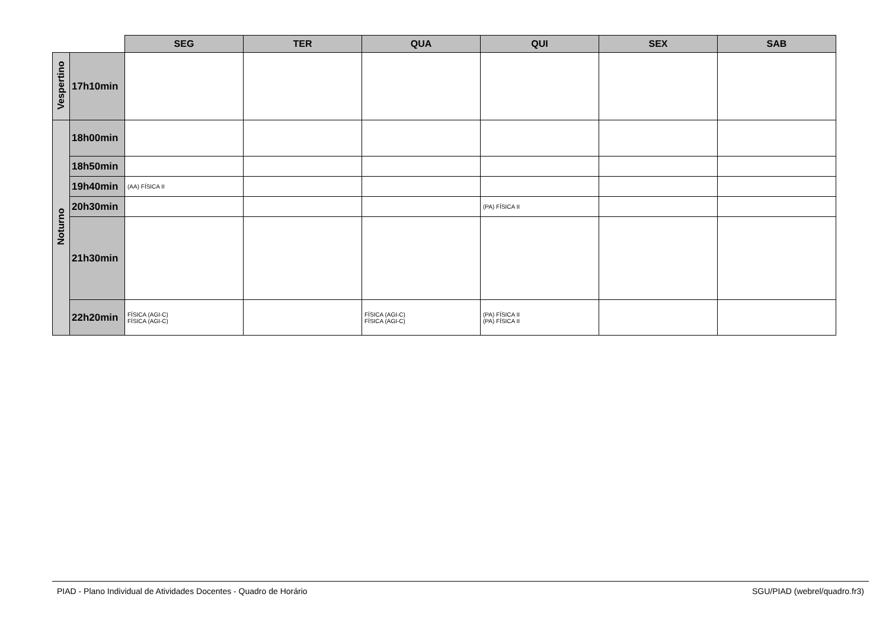| | | SEG | TER | QUA | QUI | SEX | SAB |
| Vespertino | 17h10min | | | | | | |
| Noturno | 18h00min | | | | | | |
| | 18h50min | | | | | | |
| | 19h40min | (AA) FÍSICA II | | | | | |
| | 20h30min | | | | (PA) FÍSICA II | | |
| | 21h30min | | | | | | |
| | 22h20min | FÍSICA (AGI-C) FÍSICA (AGI-C) | | FÍSICA (AGI-C) FÍSICA (AGI-C) | (PA) FÍSICA II (PA) FÍSICA II | | |
PIAD - Plano Individual de Atividades Docentes - Quadro de Horário SGU/PIAD (webrel/quadro.fr3)